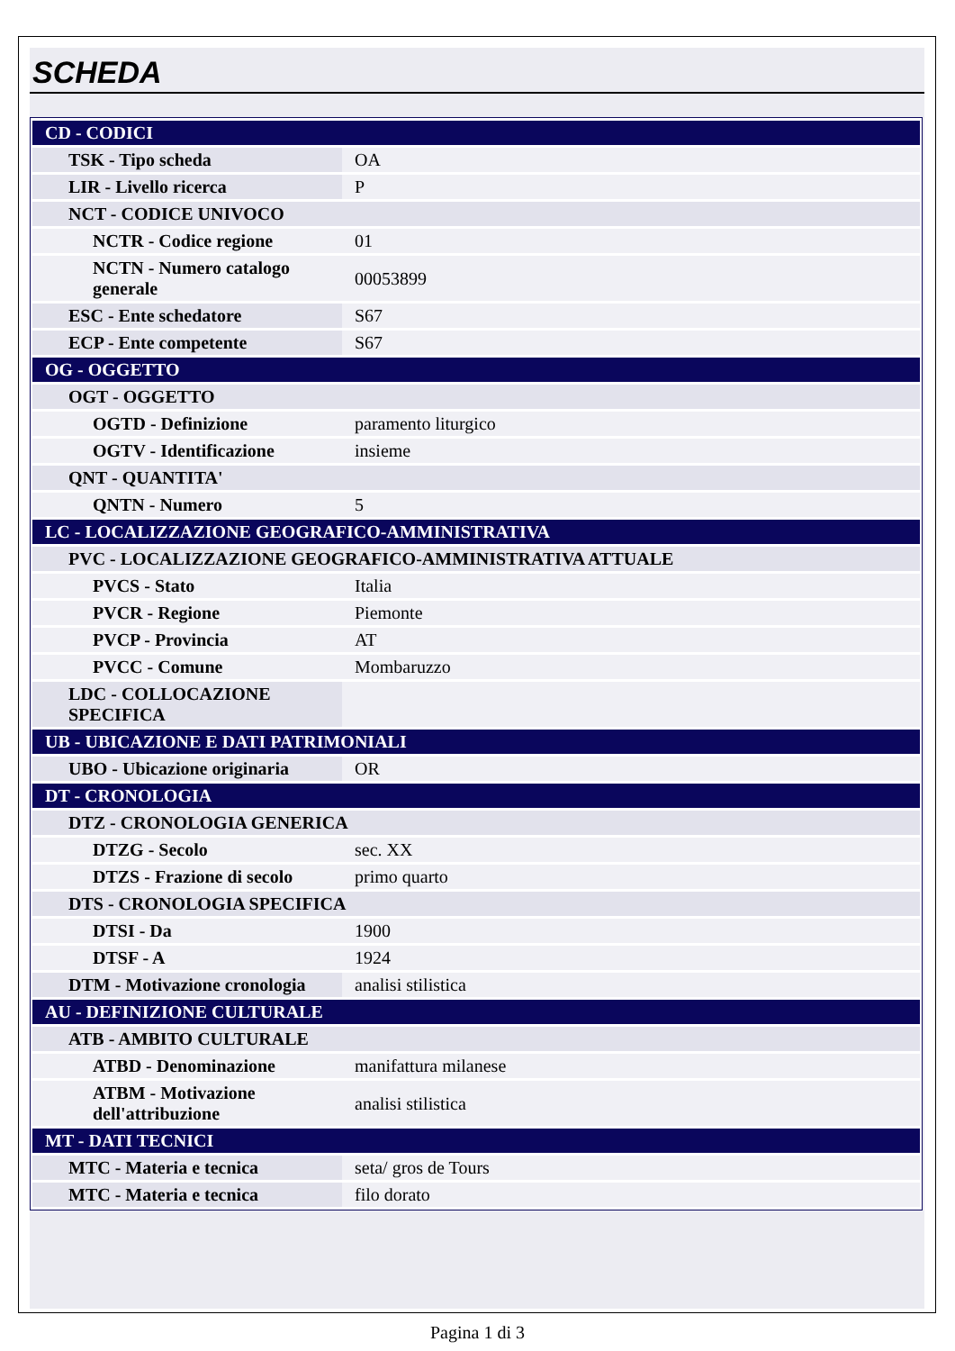SCHEDA
| CD - CODICI | |
| TSK - Tipo scheda | OA |
| LIR - Livello ricerca | P |
| NCT - CODICE UNIVOCO | |
| NCTR - Codice regione | 01 |
| NCTN - Numero catalogo generale | 00053899 |
| ESC - Ente schedatore | S67 |
| ECP - Ente competente | S67 |
| OG - OGGETTO | |
| OGT - OGGETTO | |
| OGTD - Definizione | paramento liturgico |
| OGTV - Identificazione | insieme |
| QNT - QUANTITA' | |
| QNTN - Numero | 5 |
| LC - LOCALIZZAZIONE GEOGRAFICO-AMMINISTRATIVA | |
| PVC - LOCALIZZAZIONE GEOGRAFICO-AMMINISTRATIVA ATTUALE | |
| PVCS - Stato | Italia |
| PVCR - Regione | Piemonte |
| PVCP - Provincia | AT |
| PVCC - Comune | Mombaruzzo |
| LDC - COLLOCAZIONE SPECIFICA | |
| UB - UBICAZIONE E DATI PATRIMONIALI | |
| UBO - Ubicazione originaria | OR |
| DT - CRONOLOGIA | |
| DTZ - CRONOLOGIA GENERICA | |
| DTZG - Secolo | sec. XX |
| DTZS - Frazione di secolo | primo quarto |
| DTS - CRONOLOGIA SPECIFICA | |
| DTSI - Da | 1900 |
| DTSF - A | 1924 |
| DTM - Motivazione cronologia | analisi stilistica |
| AU - DEFINIZIONE CULTURALE | |
| ATB - AMBITO CULTURALE | |
| ATBD - Denominazione | manifattura milanese |
| ATBM - Motivazione dell'attribuzione | analisi stilistica |
| MT - DATI TECNICI | |
| MTC - Materia e tecnica | seta/ gros de Tours |
| MTC - Materia e tecnica | filo dorato |
Pagina 1 di 3